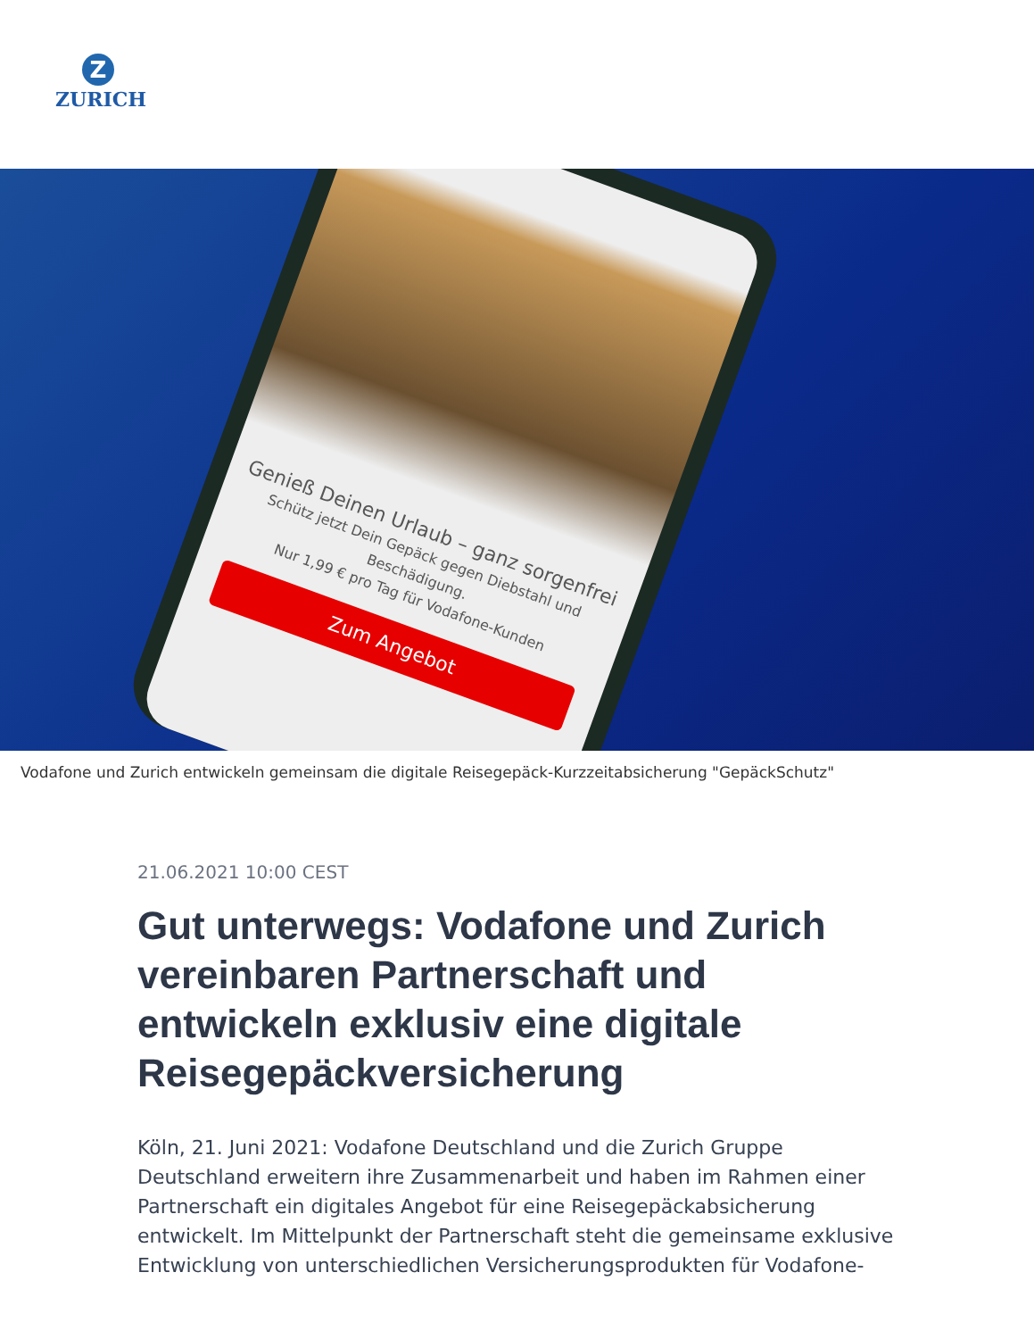Z
ZURICH
Genieß Deinen Urlaub – ganz sorgenfrei
Schütz jetzt Dein Gepäck gegen Diebstahl und Beschädigung.
Nur 1,99 € pro Tag für Vodafone-Kunden
Zum Angebot
Vodafone und Zurich entwickeln gemeinsam die digitale Reisegepäck-Kurzzeitabsicherung "GepäckSchutz"
21.06.2021 10:00 CEST
Gut unterwegs: Vodafone und Zurich vereinbaren Partnerschaft und entwickeln exklusiv eine digitale Reisegepäckversicherung
Köln, 21. Juni 2021: Vodafone Deutschland und die Zurich Gruppe Deutschland erweitern ihre Zusammenarbeit und haben im Rahmen einer Partnerschaft ein digitales Angebot für eine Reisegepäckabsicherung entwickelt. Im Mittelpunkt der Partnerschaft steht die gemeinsame exklusive Entwicklung von unterschiedlichen Versicherungsprodukten für Vodafone-